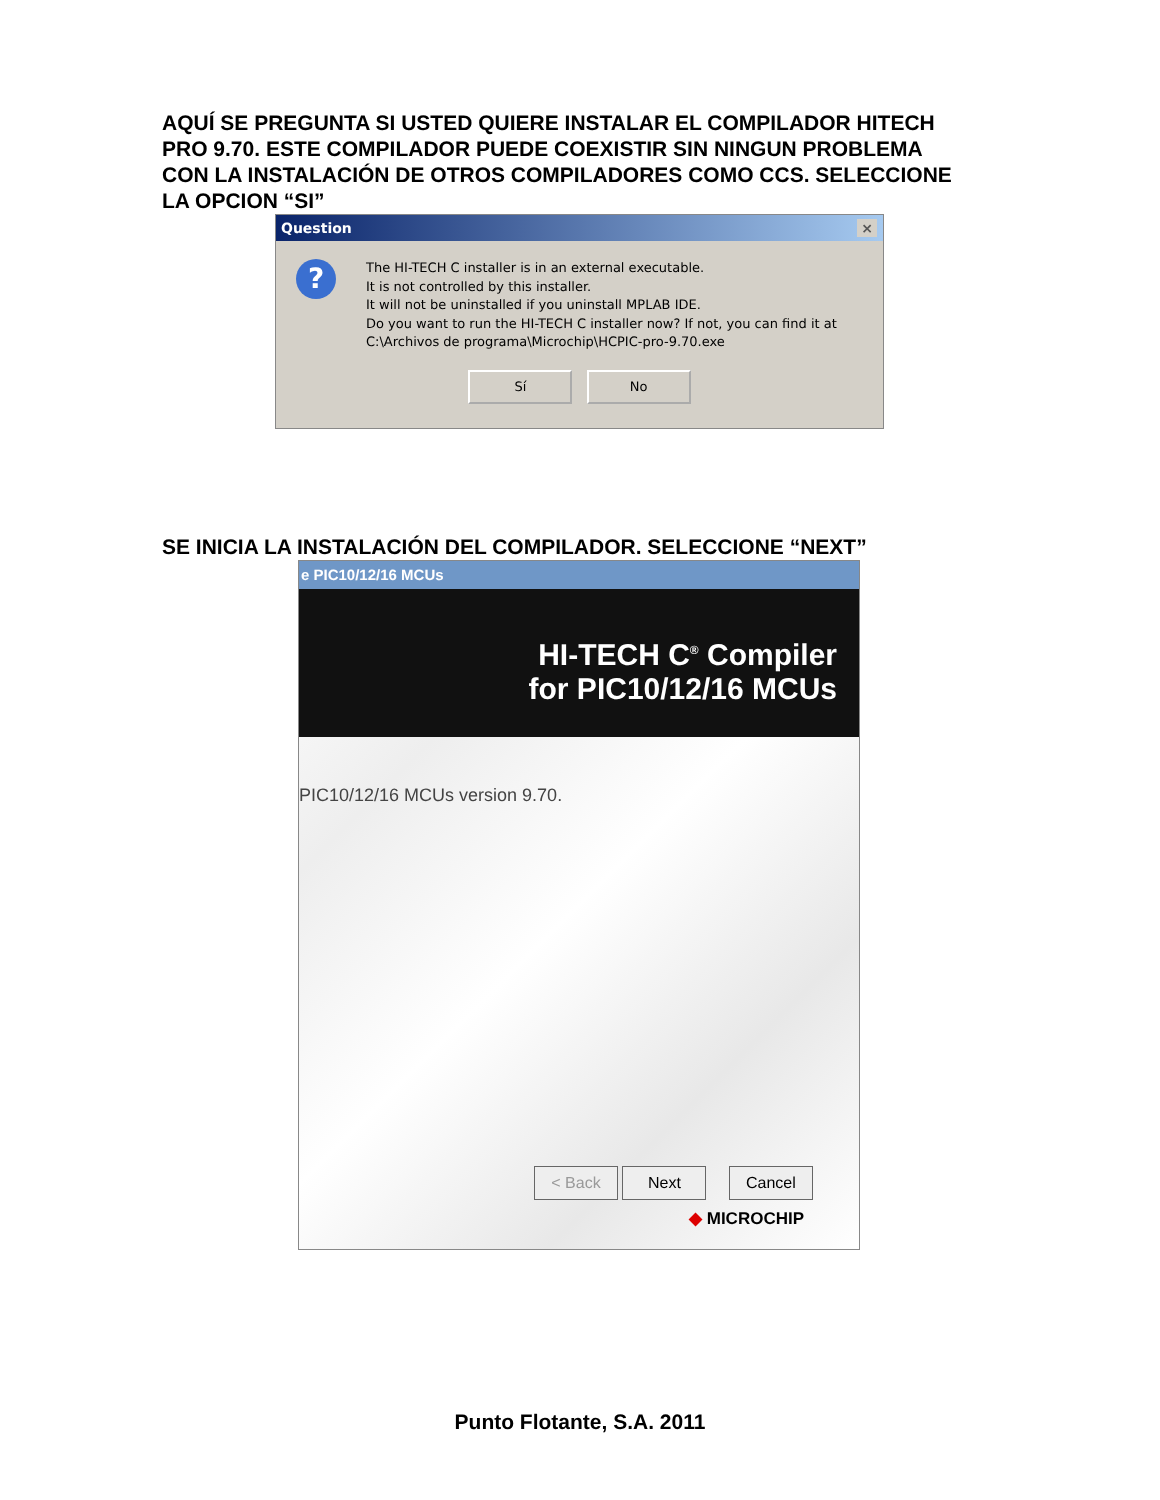AQUÍ SE PREGUNTA SI USTED QUIERE INSTALAR EL COMPILADOR HITECH PRO 9.70. ESTE COMPILADOR PUEDE COEXISTIR SIN NINGUN PROBLEMA CON LA INSTALACIÓN DE OTROS COMPILADORES COMO CCS. SELECCIONE LA OPCION “SI”
Question ×
?
The HI-TECH C installer is in an external executable.
It is not controlled by this installer.
It will not be uninstalled if you uninstall MPLAB IDE.
Do you want to run the HI-TECH C installer now? If not, you can find it at
C:\Archivos de programa\Microchip\HCPIC-pro-9.70.exe
Sí No
SE INICIA LA INSTALACIÓN DEL COMPILADOR. SELECCIONE “NEXT”
e PIC10/12/16 MCUs
HI-TECH C<sup>®</sup> Compiler
for PIC10/12/16 MCUs
PIC10/12/16 MCUs version 9.70.
< Back Next Cancel
◆ MICROCHIP
Punto Flotante, S.A. 2011